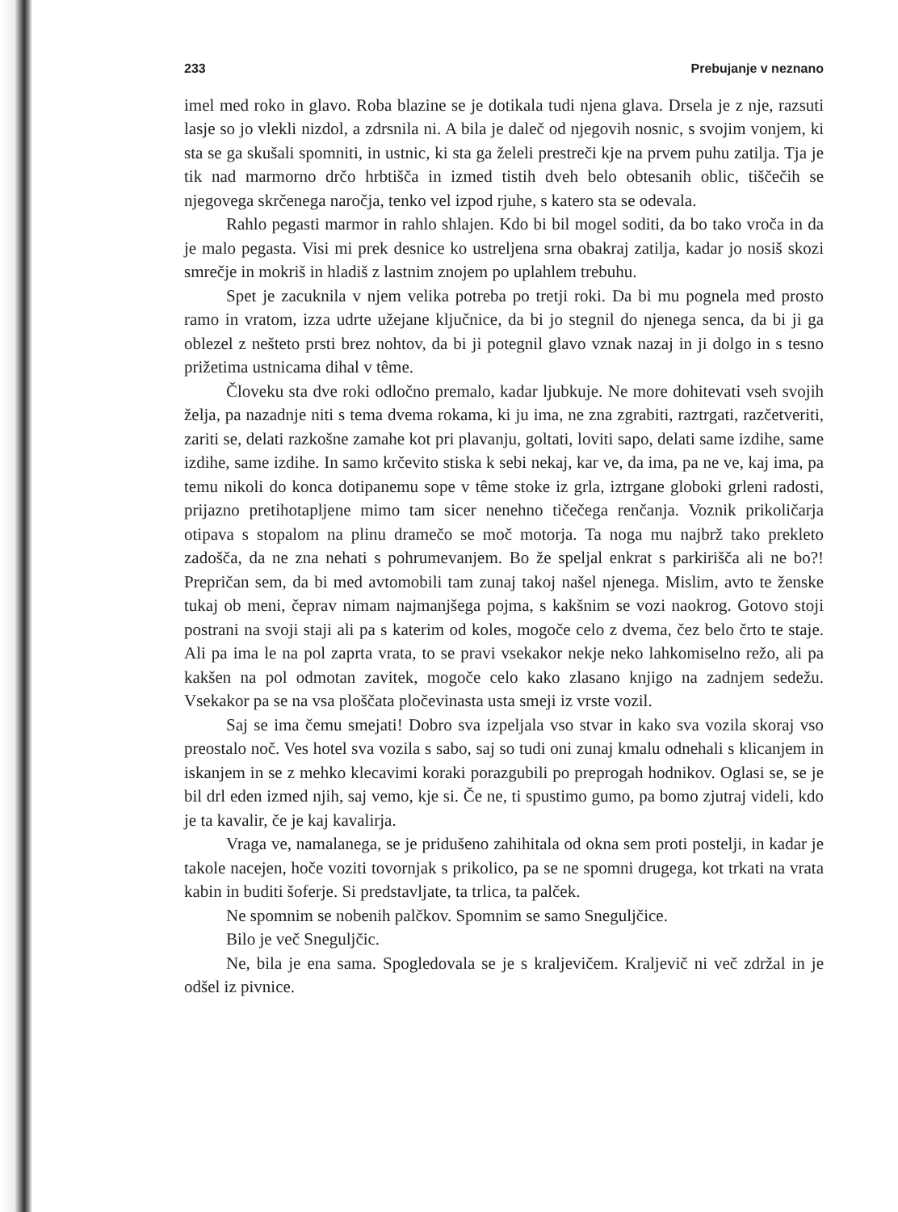233 Prebujanje v neznano
imel med roko in glavo. Roba blazine se je dotikala tudi njena glava. Drsela je z nje, razsuti lasje so jo vlekli nizdol, a zdrsnila ni. A bila je daleč od njegovih nosnic, s svojim vonjem, ki sta se ga skušali spomniti, in ustnic, ki sta ga želeli prestreči kje na prvem puhu zatilja. Tja je tik nad marmorno drčo hrbtišča in izmed tistih dveh belo obtesanih oblic, tiščečih se njegovega skrčenega naročja, tenko vel izpod rjuhe, s katero sta se odevala.
Rahlo pegasti marmor in rahlo shlajen. Kdo bi bil mogel soditi, da bo tako vroča in da je malo pegasta. Visi mi prek desnice ko ustreljena srna obakraj zatilja, kadar jo nosiš skozi smrečje in mokriš in hladiš z lastnim znojem po uplahlem trebuhu.
Spet je zacuknila v njem velika potreba po tretji roki. Da bi mu pognela med prosto ramo in vratom, izza udrte užejane ključnice, da bi jo stegnil do njenega senca, da bi ji ga oblezel z nešteto prsti brez nohtov, da bi ji potegnil glavo vznak nazaj in ji dolgo in s tesno prižetima ustnicama dihal v tême.
Človeku sta dve roki odločno premalo, kadar ljubkuje. Ne more dohitevati vseh svojih želja, pa nazadnje niti s tema dvema rokama, ki ju ima, ne zna zgrabiti, raztrgati, razčetveriti, zariti se, delati razkošne zamahe kot pri plavanju, goltati, loviti sapo, delati same izdihe, same izdihe, same izdihe. In samo krčevito stiska k sebi nekaj, kar ve, da ima, pa ne ve, kaj ima, pa temu nikoli do konca dotipanemu sope v tême stoke iz grla, iztrgane globoki grleni radosti, prijazno pretihotapljene mimo tam sicer nenehno tičečega renčanja. Voznik prikoličarja otipava s stopalom na plinu dramečo se moč motorja. Ta noga mu najbrž tako prekleto zadošča, da ne zna nehati s pohrumevanjem. Bo že speljal enkrat s parkirišča ali ne bo?! Prepričan sem, da bi med avtomobili tam zunaj takoj našel njenega. Mislim, avto te ženske tukaj ob meni, čeprav nimam najmanjšega pojma, s kakšnim se vozi naokrog. Gotovo stoji postrani na svoji staji ali pa s katerim od koles, mogoče celo z dvema, čez belo črto te staje. Ali pa ima le na pol zaprta vrata, to se pravi vsekakor nekje neko lahkomiselno režo, ali pa kakšen na pol odmotan zavitek, mogoče celo kako zlasano knjigo na zadnjem sedežu. Vsekakor pa se na vsa ploščata pločevinasta usta smeji iz vrste vozil.
Saj se ima čemu smejati! Dobro sva izpeljala vso stvar in kako sva vozila skoraj vso preostalo noč. Ves hotel sva vozila s sabo, saj so tudi oni zunaj kmalu odnehali s klicanjem in iskanjem in se z mehko klecavimi koraki porazgubili po preprogah hodnikov. Oglasi se, se je bil drl eden izmed njih, saj vemo, kje si. Če ne, ti spustimo gumo, pa bomo zjutraj videli, kdo je ta kavalir, če je kaj kavalirja.
Vraga ve, namalanega, se je pridušeno zahihitala od okna sem proti postelji, in kadar je takole nacejen, hoče voziti tovornjak s prikolico, pa se ne spomni drugega, kot trkati na vrata kabin in buditi šoferje. Si predstavljate, ta trlica, ta palček.
Ne spomnim se nobenih palčkov. Spomnim se samo Sneguljčice.
Bilo je več Sneguljčic.
Ne, bila je ena sama. Spogledovala se je s kraljevičem. Kraljevič ni več zdržal in je odšel iz pivnice.